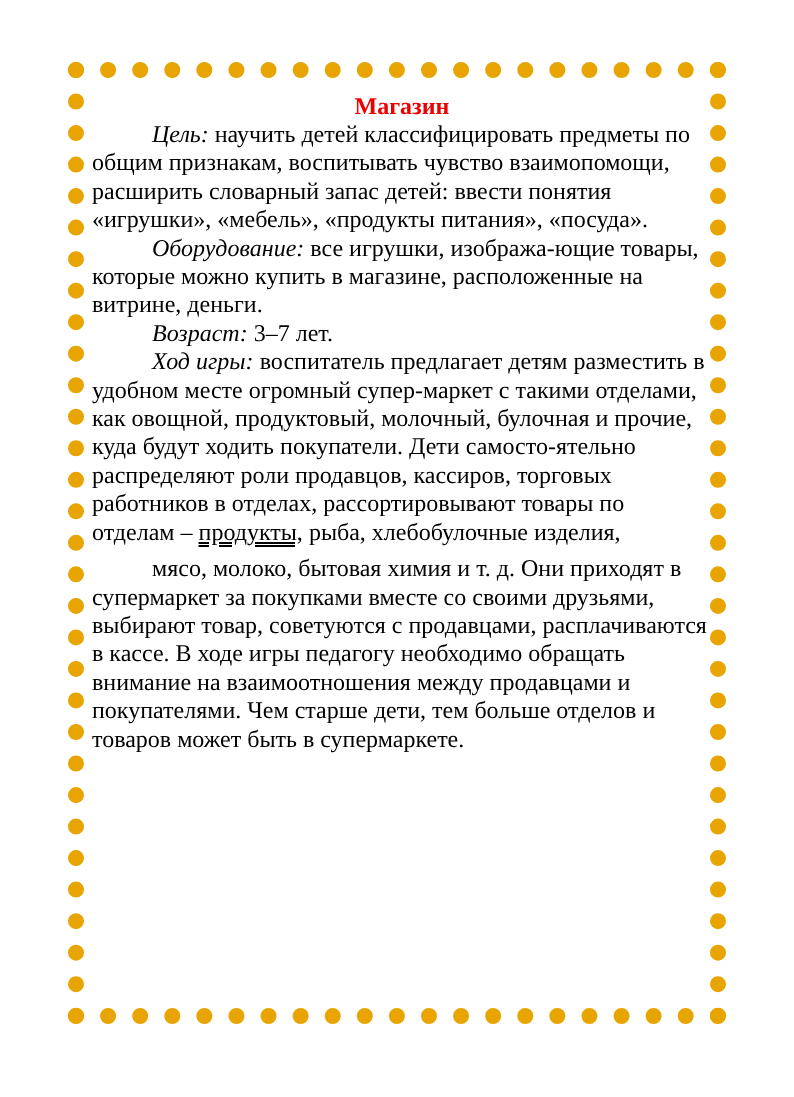Магазин
Цель: научить детей классифицировать предметы по общим признакам, воспитывать чувство взаимопомощи, расширить словарный запас детей: ввести понятия «игрушки», «мебель», «продукты питания», «посуда».
Оборудование: все игрушки, изобража-ющие товары, которые можно купить в магазине, расположенные на витрине, деньги.
Возраст: 3–7 лет.
Ход игры: воспитатель предлагает детям разместить в удобном месте огромный супер-маркет с такими отделами, как овощной, продуктовый, молочный, булочная и прочие, куда будут ходить покупатели. Дети самосто-ятельно распределяют роли продавцов, кассиров, торговых работников в отделах, рассортировывают товары по отделам – продукты, рыба, хлебобулочные изделия,
мясо, молоко, бытовая химия и т. д. Они приходят в супермаркет за покупками вместе со своими друзьями, выбирают товар, советуются с продавцами, расплачиваются в кассе. В ходе игры педагогу необходимо обращать внимание на взаимоотношения между продавцами и покупателями. Чем старше дети, тем больше отделов и товаров может быть в супермаркете.